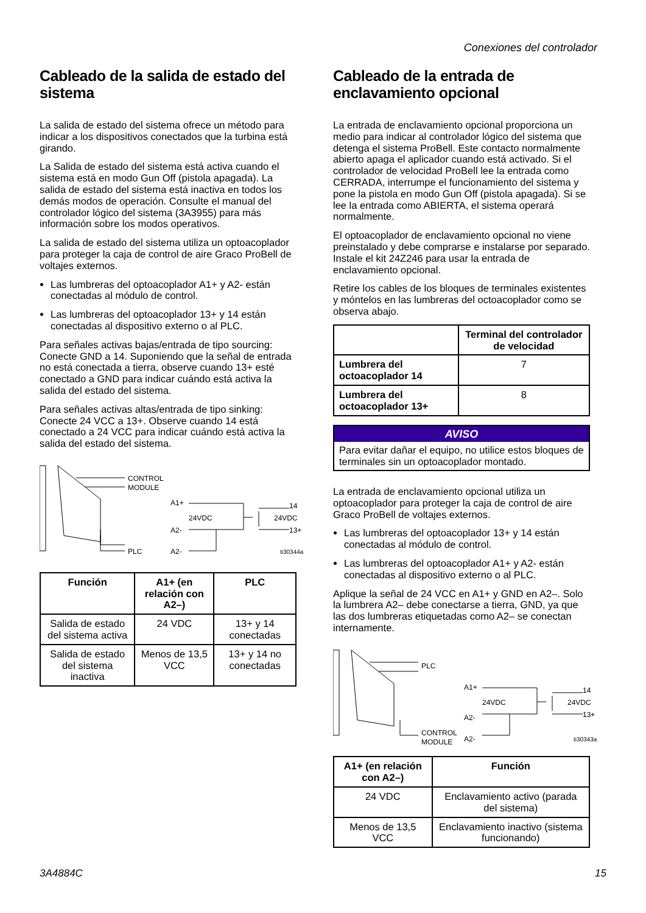Conexiones del controlador
Cableado de la salida de estado del sistema
La salida de estado del sistema ofrece un método para indicar a los dispositivos conectados que la turbina está girando.
La Salida de estado del sistema está activa cuando el sistema está en modo Gun Off (pistola apagada). La salida de estado del sistema está inactiva en todos los demás modos de operación. Consulte el manual del controlador lógico del sistema (3A3955) para más información sobre los modos operativos.
La salida de estado del sistema utiliza un optoacoplador para proteger la caja de control de aire Graco ProBell de voltajes externos.
Las lumbreras del optoacoplador A1+ y A2- están conectadas al módulo de control.
Las lumbreras del optoacoplador 13+ y 14 están conectadas al dispositivo externo o al PLC.
Para señales activas bajas/entrada de tipo sourcing: Conecte GND a 14. Suponiendo que la señal de entrada no está conectada a tierra, observe cuando 13+ esté conectado a GND para indicar cuándo está activa la salida del estado del sistema.
Para señales activas altas/entrada de tipo sinking: Conecte 24 VCC a 13+. Observe cuando 14 está conectado a 24 VCC para indicar cuándo está activa la salida del estado del sistema.
CONTROL
MODULE
PLC
A1+
24VDC
A2-
A2-
14
24VDC
13+
ti30344a
| Función | A1+ (en relación con A2–) | PLC |
| --- | --- | --- |
| Salida de estado del sistema activa | 24 VDC | 13+ y 14 conectadas |
| Salida de estado del sistema inactiva | Menos de 13,5 VCC | 13+ y 14 no conectadas |
Cableado de la entrada de enclavamiento opcional
La entrada de enclavamiento opcional proporciona un medio para indicar al controlador lógico del sistema que detenga el sistema ProBell. Este contacto normalmente abierto apaga el aplicador cuando está activado. Si el controlador de velocidad ProBell lee la entrada como CERRADA, interrumpe el funcionamiento del sistema y pone la pistola en modo Gun Off (pistola apagada). Si se lee la entrada como ABIERTA, el sistema operará normalmente.
El optoacoplador de enclavamiento opcional no viene preinstalado y debe comprarse e instalarse por separado. Instale el kit 24Z246 para usar la entrada de enclavamiento opcional.
Retire los cables de los bloques de terminales existentes y móntelos en las lumbreras del octoacoplador como se observa abajo.
| | Terminal del controlador de velocidad |
| --- | --- |
| Lumbrera del octoacoplador 14 | 7 |
| Lumbrera del octoacoplador 13+ | 8 |
AVISO
Para evitar dañar el equipo, no utilice estos bloques de terminales sin un optoacoplador montado.
La entrada de enclavamiento opcional utiliza un optoacoplador para proteger la caja de control de aire Graco ProBell de voltajes externos.
Las lumbreras del optoacoplador 13+ y 14 están conectadas al módulo de control.
Las lumbreras del optoacoplador A1+ y A2- están conectadas al dispositivo externo o al PLC.
Aplique la señal de 24 VCC en A1+ y GND en A2–. Solo la lumbrera A2– debe conectarse a tierra, GND, ya que las dos lumbreras etiquetadas como A2– se conectan internamente.
PLC
CONTROL
MODULE
A1+
24VDC
A2-
A2-
14
24VDC
13+
ti30343a
| A1+ (en relación con A2–) | Función |
| --- | --- |
| 24 VDC | Enclavamiento activo (parada del sistema) |
| Menos de 13,5 VCC | Enclavamiento inactivo (sistema funcionando) |
3A4884C 15